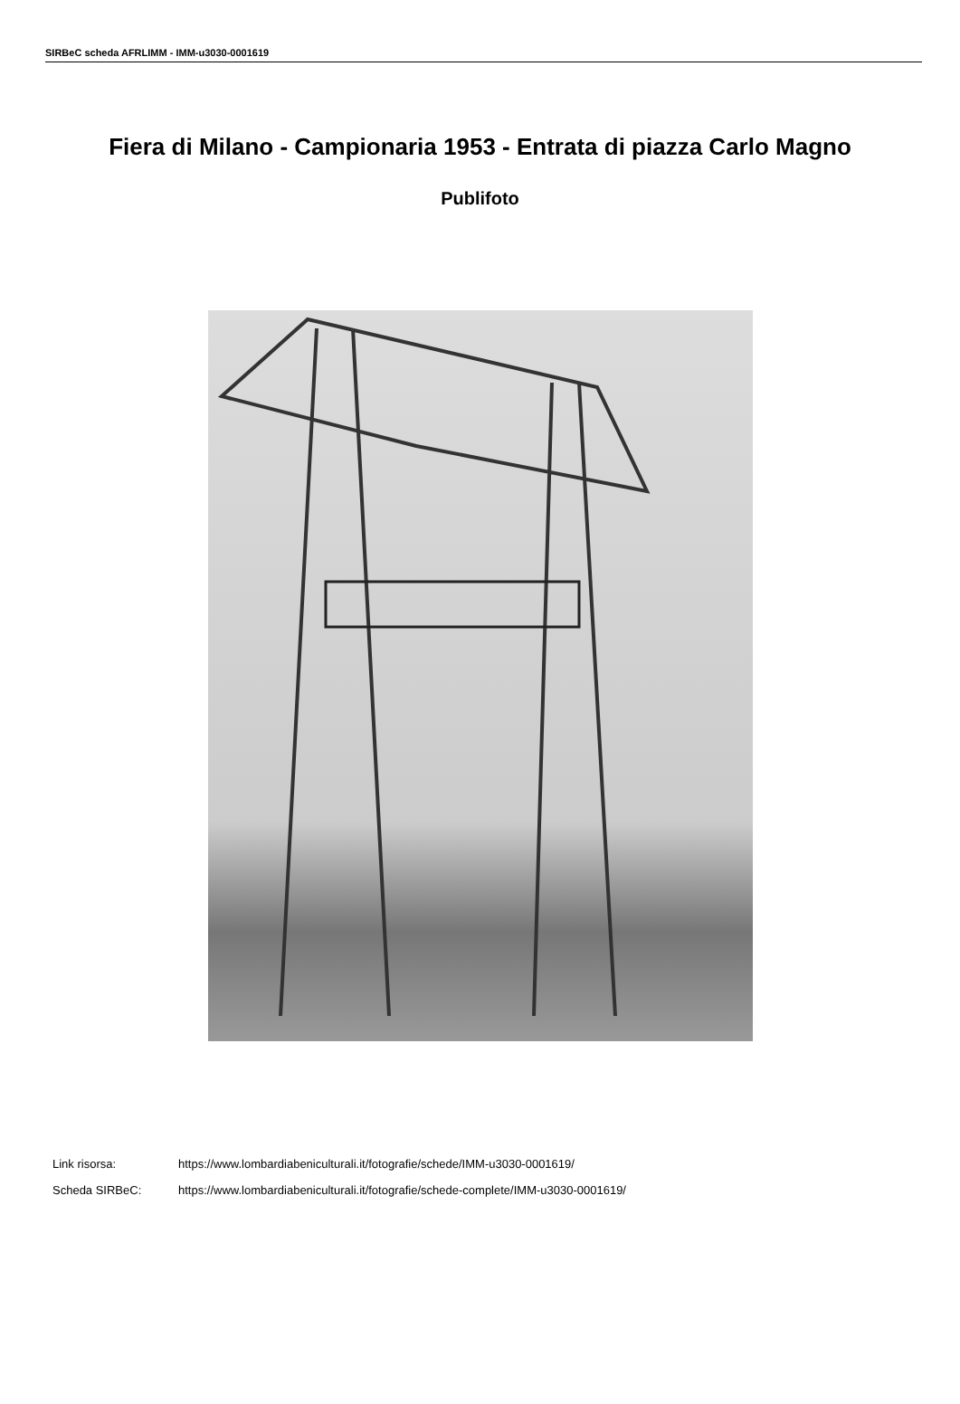SIRBeC scheda AFRLIMM - IMM-u3030-0001619
Fiera di Milano - Campionaria 1953 - Entrata di piazza Carlo Magno
Publifoto
Link risorsa: https://www.lombardiabeniculturali.it/fotografie/schede/IMM-u3030-0001619/
Scheda SIRBeC: https://www.lombardiabeniculturali.it/fotografie/schede-complete/IMM-u3030-0001619/